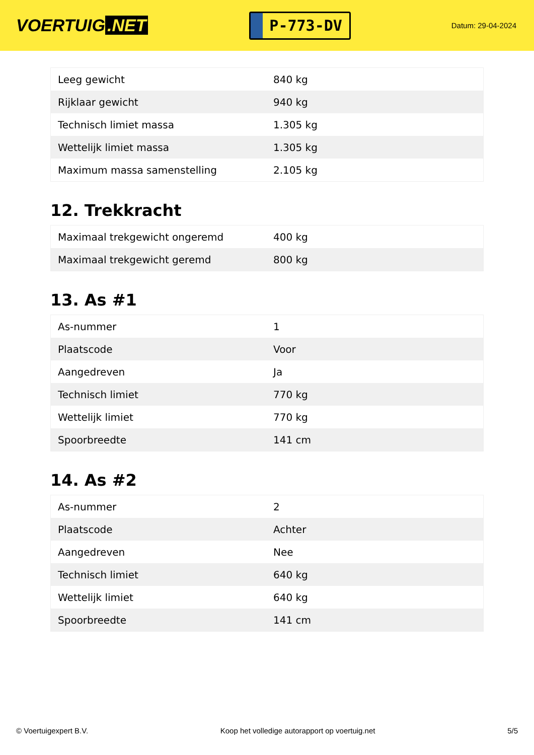VOERTUIG.NET
P-773-DV
Datum: 29-04-2024
| Leeg gewicht | 840 kg |
| Rijklaar gewicht | 940 kg |
| Technisch limiet massa | 1.305 kg |
| Wettelijk limiet massa | 1.305 kg |
| Maximum massa samenstelling | 2.105 kg |
12. Trekkracht
| Maximaal trekgewicht ongeremd | 400 kg |
| Maximaal trekgewicht geremd | 800 kg |
13. As #1
| As-nummer | 1 |
| Plaatscode | Voor |
| Aangedreven | Ja |
| Technisch limiet | 770 kg |
| Wettelijk limiet | 770 kg |
| Spoorbreedte | 141 cm |
14. As #2
| As-nummer | 2 |
| Plaatscode | Achter |
| Aangedreven | Nee |
| Technisch limiet | 640 kg |
| Wettelijk limiet | 640 kg |
| Spoorbreedte | 141 cm |
© Voertuigexpert B.V. Koop het volledige autorapport op voertuig.net 5/5